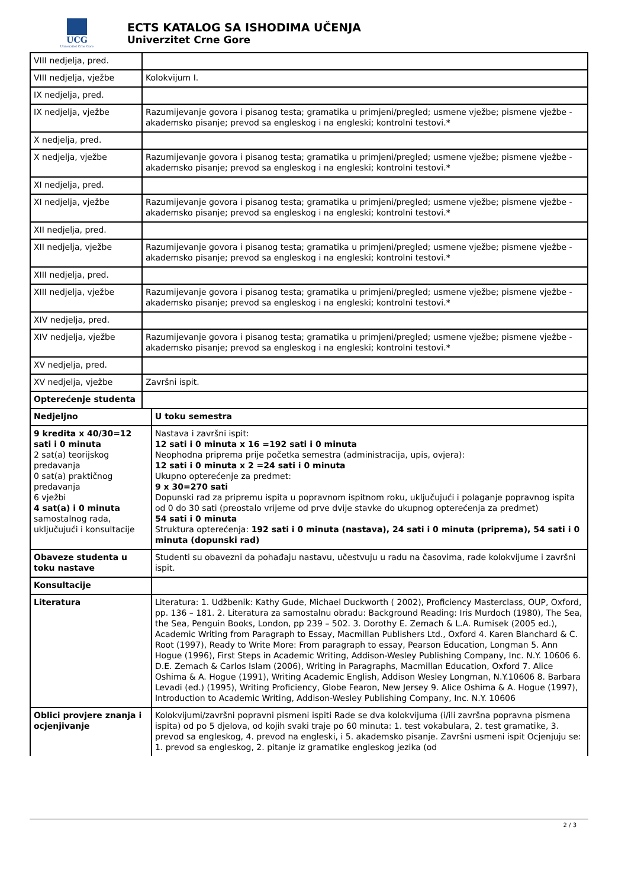UCG
Univerzitet Crne Gore
ECTS KATALOG SA ISHODIMA UČENJA
Univerzitet Crne Gore
| VIII nedjelja, pred. | | |
| VIII nedjelja, vježbe | Kolokvijum I. | |
| IX nedjelja, pred. | | |
| IX nedjelja, vježbe | Razumijevanje govora i pisanog testa; gramatika u primjeni/pregled; usmene vježbe; pismene vježbe - akademsko pisanje; prevod sa engleskog i na engleski; kontrolni testovi.* | |
| X nedjelja, pred. | | |
| X nedjelja, vježbe | Razumijevanje govora i pisanog testa; gramatika u primjeni/pregled; usmene vježbe; pismene vježbe - akademsko pisanje; prevod sa engleskog i na engleski; kontrolni testovi.* | |
| XI nedjelja, pred. | | |
| XI nedjelja, vježbe | Razumijevanje govora i pisanog testa; gramatika u primjeni/pregled; usmene vježbe; pismene vježbe - akademsko pisanje; prevod sa engleskog i na engleski; kontrolni testovi.* | |
| XII nedjelja, pred. | | |
| XII nedjelja, vježbe | Razumijevanje govora i pisanog testa; gramatika u primjeni/pregled; usmene vježbe; pismene vježbe - akademsko pisanje; prevod sa engleskog i na engleski; kontrolni testovi.* | |
| XIII nedjelja, pred. | | |
| XIII nedjelja, vježbe | Razumijevanje govora i pisanog testa; gramatika u primjeni/pregled; usmene vježbe; pismene vježbe - akademsko pisanje; prevod sa engleskog i na engleski; kontrolni testovi.* | |
| XIV nedjelja, pred. | | |
| XIV nedjelja, vježbe | Razumijevanje govora i pisanog testa; gramatika u primjeni/pregled; usmene vježbe; pismene vježbe - akademsko pisanje; prevod sa engleskog i na engleski; kontrolni testovi.* | |
| XV nedjelja, pred. | | |
| XV nedjelja, vježbe | Završni ispit. | |
| Opterećenje studenta | | |
| Nedjeljno | | U toku semestra |
| 9 kredita x 40/30=12 sati i 0 minuta 2 sat(a) teorijskog predavanja 0 sat(a) praktičnog predavanja 6 vježbi 4 sat(a) i 0 minuta samostalnog rada, uključujući i konsultacije | | Nastava i završni ispit: 12 sati i 0 minuta x 16 =192 sati i 0 minuta Neophodna priprema prije početka semestra (administracija, upis, ovjera): 12 sati i 0 minuta x 2 =24 sati i 0 minuta Ukupno opterećenje za predmet: 9 x 30=270 sati Dopunski rad za pripremu ispita u popravnom ispitnom roku, uključujući i polaganje popravnog ispita od 0 do 30 sati (preostalo vrijeme od prve dvije stavke do ukupnog opterećenja za predmet) 54 sati i 0 minuta Struktura opterećenja: 192 sati i 0 minuta (nastava), 24 sati i 0 minuta (priprema), 54 sati i 0 minuta (dopunski rad) |
| Obaveze studenta u toku nastave | | Studenti su obavezni da pohađaju nastavu, učestvuju u radu na časovima, rade kolokvijume i završni ispit. |
| Konsultacije | | |
| Literatura | | Literatura: 1. Udžbenik: Kathy Gude, Michael Duckworth ( 2002), Proficiency Masterclass, OUP, Oxford, pp. 136 – 181. 2. Literatura za samostalnu obradu: Background Reading: Iris Murdoch (1980), The Sea, the Sea, Penguin Books, London, pp 239 – 502. 3. Dorothy E. Zemach & L.A. Rumisek (2005 ed.), Academic Writing from Paragraph to Essay, Macmillan Publishers Ltd., Oxford 4. Karen Blanchard & C. Root (1997), Ready to Write More: From paragraph to essay, Pearson Education, Longman 5. Ann Hogue (1996), First Steps in Academic Writing, Addison-Wesley Publishing Company, Inc. N.Y. 10606 6. D.E. Zemach & Carlos Islam (2006), Writing in Paragraphs, Macmillan Education, Oxford 7. Alice Oshima & A. Hogue (1991), Writing Academic English, Addison Wesley Longman, N.Y.10606 8. Barbara Levadi (ed.) (1995), Writing Proficiency, Globe Fearon, New Jersey 9. Alice Oshima & A. Hogue (1997), Introduction to Academic Writing, Addison-Wesley Publishing Company, Inc. N.Y. 10606 |
| Oblici provjere znanja i ocjenjivanje | | Kolokvijumi/završni popravni pismeni ispiti Rade se dva kolokvijuma (i/ili završna popravna pismena ispita) od po 5 djelova, od kojih svaki traje po 60 minuta: 1. test vokabulara, 2. test gramatike, 3. prevod sa engleskog, 4. prevod na engleski, i 5. akademsko pisanje. Završni usmeni ispit Ocjenjuju se: 1. prevod sa engleskog, 2. pitanje iz gramatike engleskog jezika (od |
2 / 3